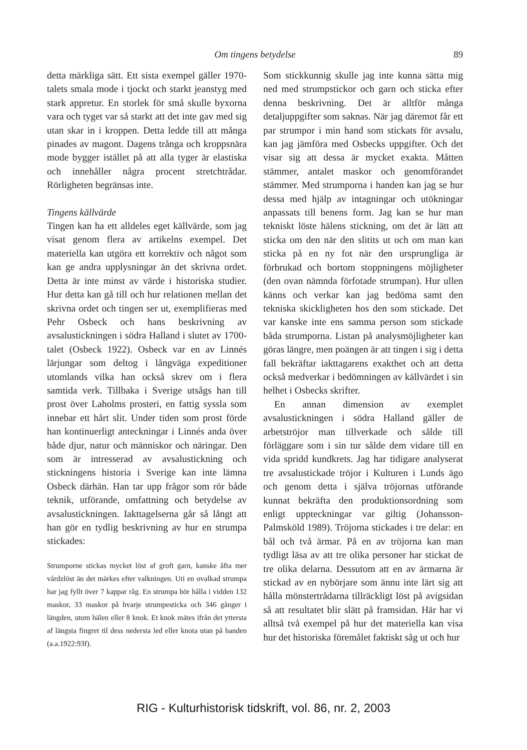Om tingens betydelse
89
detta märkliga sätt. Ett sista exempel gäller 1970-talets smala mode i tjockt och starkt jeanstyg med stark appretur. En storlek för små skulle byxorna vara och tyget var så starkt att det inte gav med sig utan skar in i kroppen. Detta ledde till att många pinades av magont. Dagens trånga och kroppsnära mode bygger istället på att alla tyger är elastiska och innehåller några procent stretchtrådar. Rörligheten begränsas inte.
Tingens källvärde
Tingen kan ha ett alldeles eget källvärde, som jag visat genom flera av artikelns exempel. Det materiella kan utgöra ett korrektiv och något som kan ge andra upplysningar än det skrivna ordet. Detta är inte minst av värde i historiska studier. Hur detta kan gå till och hur relationen mellan det skrivna ordet och tingen ser ut, exemplifieras med Pehr Osbeck och hans beskrivning av avsalustickningen i södra Halland i slutet av 1700-talet (Osbeck 1922). Osbeck var en av Linnés lärjungar som deltog i långväga expeditioner utomlands vilka han också skrev om i flera samtida verk. Tillbaka i Sverige utsågs han till prost över Laholms prosteri, en fattig syssla som innebar ett hårt slit. Under tiden som prost förde han kontinuerligt anteckningar i Linnés anda över både djur, natur och människor och näringar. Den som är intresserad av avsalustickning och stickningens historia i Sverige kan inte lämna Osbeck därhän. Han tar upp frågor som rör både teknik, utförande, omfattning och betydelse av avsalustickningen. Iakttagelserna går så långt att han gör en tydlig beskrivning av hur en strumpa stickades:
Strumporne stickas mycket löst af groft garn, kanske åfta mer vårdzlöst än det märkes efter valkningen. Uti en ovalkad strumpa har jag fyllt över 7 kappar råg. En strumpa bör hålla i vidden 132 maskor, 33 maskor på hvarje strumpesticka och 346 gånger i längden, utom hälen eller 8 knok. Et knok mätes ifrån det yttersta af längsta fingret til dess nedersta led eller knota utan på handen (a.a.1922:93f).
Som stickkunnig skulle jag inte kunna sätta mig ned med strumpstickor och garn och sticka efter denna beskrivning. Det är alltför många detaljuppgifter som saknas. När jag däremot får ett par strumpor i min hand som stickats för avsalu, kan jag jämföra med Osbecks uppgifter. Och det visar sig att dessa är mycket exakta. Måtten stämmer, antalet maskor och genomförandet stämmer. Med strumporna i handen kan jag se hur dessa med hjälp av intagningar och utökningar anpassats till benens form. Jag kan se hur man tekniskt löste hälens stickning, om det är lätt att sticka om den när den slitits ut och om man kan sticka på en ny fot när den ursprungliga är förbrukad och bortom stoppningens möjligheter (den ovan nämnda förfotade strumpan). Hur ullen känns och verkar kan jag bedöma samt den tekniska skickligheten hos den som stickade. Det var kanske inte ens samma person som stickade båda strumporna. Listan på analysmöjligheter kan göras längre, men poängen är att tingen i sig i detta fall bekräftar iakttagarens exakthet och att detta också medverkar i bedömningen av källvärdet i sin helhet i Osbecks skrifter.
En annan dimension av exemplet avsalustickningen i södra Halland gäller de arbetströjor man tillverkade och sålde till förläggare som i sin tur sålde dem vidare till en vida spridd kundkrets. Jag har tidigare analyserat tre avsalustickade tröjor i Kulturen i Lunds ägo och genom detta i själva tröjornas utförande kunnat bekräfta den produktionsordning som enligt uppteckningar var giltig (Johansson-Palmsköld 1989). Tröjorna stickades i tre delar: en bål och två ärmar. På en av tröjorna kan man tydligt läsa av att tre olika personer har stickat de tre olika delarna. Dessutom att en av ärmarna är stickad av en nybörjare som ännu inte lärt sig att hålla mönstertrådarna tillräckligt löst på avigsidan så att resultatet blir slätt på framsidan. Här har vi alltså två exempel på hur det materiella kan visa hur det historiska föremålet faktiskt såg ut och hur
RIG - Kulturhistorisk tidskrift, vol. 86, nr. 2, 2003